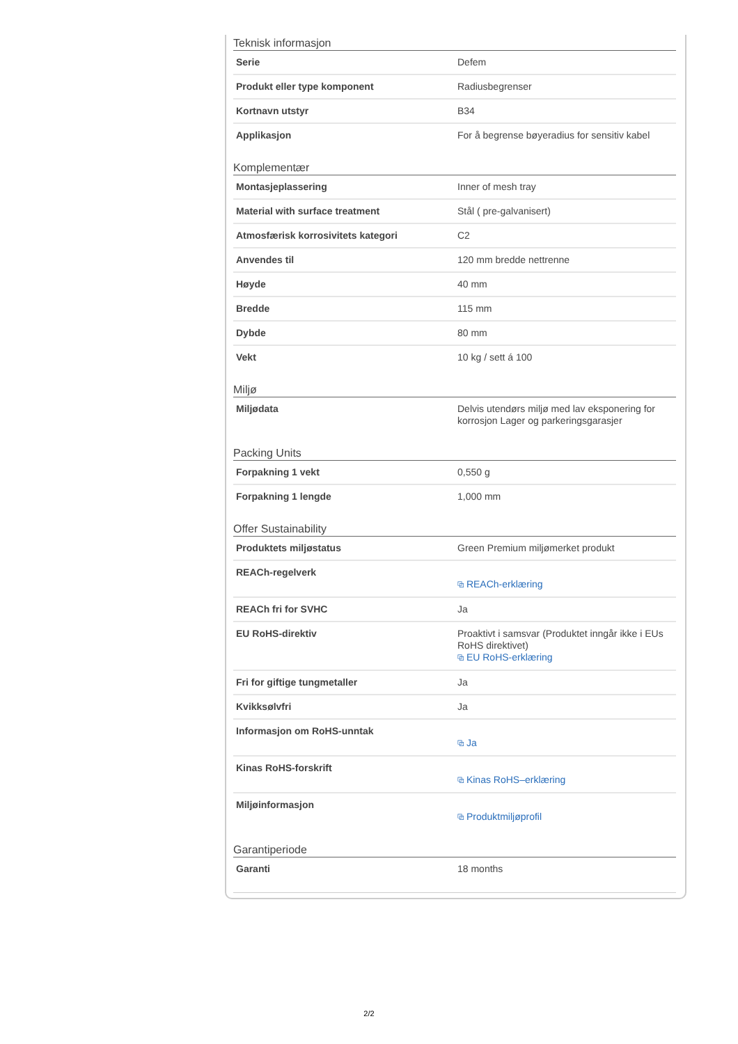Teknisk informasjon
| Serie | Defem |
| Produkt eller type komponent | Radiusbegrenser |
| Kortnavn utstyr | B34 |
| Applikasjon | For å begrense bøyeradius for sensitiv kabel |
Komplementær
| Montasjeplassering | Inner of mesh tray |
| Material with surface treatment | Stål ( pre-galvanisert) |
| Atmosfærisk korrosivitets kategori | C2 |
| Anvendes til | 120 mm bredde nettrenne |
| Høyde | 40 mm |
| Bredde | 115 mm |
| Dybde | 80 mm |
| Vekt | 10 kg / sett á 100 |
Miljø
| Miljødata | Delvis utendørs miljø med lav eksponering for korrosjon Lager og parkeringsgarasjer |
Packing Units
| Forpakning 1 vekt | 0,550 g |
| Forpakning 1 lengde | 1,000 mm |
Offer Sustainability
| Produktets miljøstatus | Green Premium miljømerket produkt |
| REACh-regelverk | ⧉ REACh-erklæring |
| REACh fri for SVHC | Ja |
| EU RoHS-direktiv | Proaktivt i samsvar (Produktet inngår ikke i EUs RoHS direktivet) ⧉ EU RoHS-erklæring |
| Fri for giftige tungmetaller | Ja |
| Kvikksølvfri | Ja |
| Informasjon om RoHS-unntak | ⧉ Ja |
| Kinas RoHS-forskrift | ⧉ Kinas RoHS–erklæring |
| Miljøinformasjon | ⧉ Produktmiljøprofil |
Garantiperiode
| Garanti | 18 months |
2/2